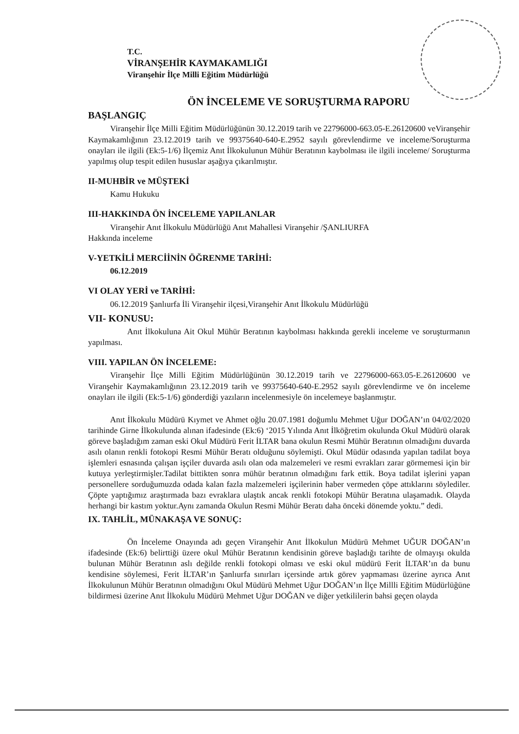T.C.
VİRANŞEHİR KAYMAKAMLIĞI
Viranşehir İlçe Milli Eğitim Müdürlüğü
ÖN İNCELEME VE SORUŞTURMA RAPORU
BAŞLANGIÇ
Viranşehir İlçe Milli Eğitim Müdürlüğünün 30.12.2019 tarih ve 22796000-663.05-E.26120600 veViranşehir Kaymakamlığının 23.12.2019 tarih ve 99375640-640-E.2952 sayılı görevlendirme ve inceleme/Soruşturma onayları ile ilgili (Ek:5-1/6) İlçemiz Anıt İlkokulunun Mühür Beratının kaybolması ile ilgili inceleme/ Soruşturma yapılmış olup tespit edilen hususlar aşağıya çıkarılmıştır.
II-MUHBİR ve MÜŞTEKİ
Kamu Hukuku
III-HAKKINDA ÖN İNCELEME YAPILANLAR
Viranşehir Anıt İlkokulu Müdürlüğü Anıt Mahallesi Viranşehir /ŞANLIURFA
Hakkında inceleme
V-YETKİLİ MERCİİNİN ÖĞRENME TARİHİ:
06.12.2019
VI OLAY YERİ ve TARİHİ:
06.12.2019 Şanlıurfa İli Viranşehir ilçesi,Viranşehir Anıt İlkokulu Müdürlüğü
VII- KONUSU:
Anıt İlkokuluna Ait Okul Mühür Beratının kaybolması hakkında gerekli inceleme ve soruşturmanın yapılması.
VIII. YAPILAN ÖN İNCELEME:
Viranşehir İlçe Milli Eğitim Müdürlüğünün 30.12.2019 tarih ve 22796000-663.05-E.26120600 ve Viranşehir Kaymakamlığının 23.12.2019 tarih ve 99375640-640-E.2952 sayılı görevlendirme ve ön inceleme onayları ile ilgili (Ek:5-1/6) gönderdiği yazıların incelenmesiyle ön incelemeye başlanmıştır.
Anıt İlkokulu Müdürü Kıymet ve Ahmet oğlu 20.07.1981 doğumlu Mehmet Uğur DOĞAN’ın 04/02/2020 tarihinde Girne İlkokulunda alınan ifadesinde (Ek:6) ‘2015 Yılında Anıt İlköğretim okulunda Okul Müdürü olarak göreve başladığım zaman eski Okul Müdürü Ferit İLTAR bana okulun Resmi Mühür Beratının olmadığını duvarda asılı olanın renkli fotokopi Resmi Mühür Beratı olduğunu söylemişti. Okul Müdür odasında yapılan tadilat boya işlemleri esnasında çalışan işçiler duvarda asılı olan oda malzemeleri ve resmi evrakları zarar görmemesi için bir kutuya yerleştirmişler.Tadilat bittikten sonra mühür beratının olmadığını fark ettik. Boya tadilat işlerini yapan personellere sorduğumuzda odada kalan fazla malzemeleri işçilerinin haber vermeden çöpe attıklarını söylediler. Çöpte yaptığımız araştırmada bazı evraklara ulaştık ancak renkli fotokopi Mühür Beratına ulaşamadık. Olayda herhangi bir kastım yoktur.Aynı zamanda Okulun Resmi Mühür Beratı daha önceki dönemde yoktu.” dedi.
IX. TAHLİL, MÜNAKAŞA VE SONUÇ:
Ön İnceleme Onayında adı geçen Viranşehir Anıt İlkokulun Müdürü Mehmet UĞUR DOĞAN’ın ifadesinde (Ek:6) belirttiği üzere okul Mühür Beratının kendisinin göreve başladığı tarihte de olmayışı okulda bulunan Mühür Beratının aslı değilde renkli fotokopi olması ve eski okul müdürü Ferit İLTAR’ın da bunu kendisine söylemesi, Ferit İLTAR’ın Şanlıurfa sınırları içersinde artık görev yapmaması üzerine ayrıca Anıt İlkokulunun Mühür Beratının olmadığını Okul Müdürü Mehmet Uğur DOĞAN’ın İlçe Millli Eğitim Müdürlüğüne bildirmesi üzerine Anıt İlkokulu Müdürü Mehmet Uğur DOĞAN ve diğer yetkililerin bahsi geçen olayda